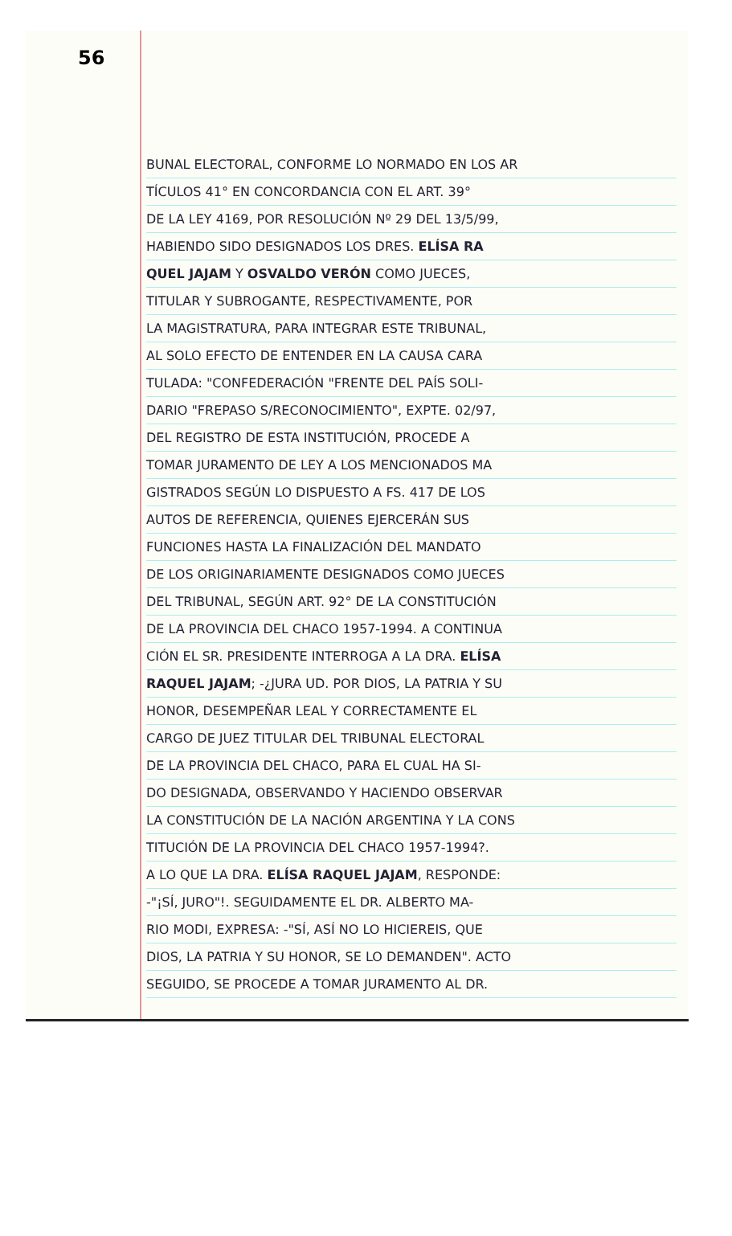56
BUNAL ELECTORAL, CONFORME LO NORMADO EN LOS AR
TÍCULOS 41° EN CONCORDANCIA CON EL ART. 39°
DE LA LEY 4169, POR RESOLUCIÓN Nº 29 DEL 13/5/99,
HABIENDO SIDO DESIGNADOS LOS DRES. ELÍSA RA
QUEL JAJAM Y OSVALDO VERÓN COMO JUECES,
TITULAR Y SUBROGANTE, RESPECTIVAMENTE, POR
LA MAGISTRATURA, PARA INTEGRAR ESTE TRIBUNAL,
AL SOLO EFECTO DE ENTENDER EN LA CAUSA CARA
TULADA: "CONFEDERACIÓN "FRENTE DEL PAÍS SOLI-
DARIO "FREPASO S/RECONOCIMIENTO", EXPTE. 02/97,
DEL REGISTRO DE ESTA INSTITUCIÓN, PROCEDE A
TOMAR JURAMENTO DE LEY A LOS MENCIONADOS MA
GISTRADOS SEGÚN LO DISPUESTO A FS. 417 DE LOS
AUTOS DE REFERENCIA, QUIENES EJERCERÁN SUS
FUNCIONES HASTA LA FINALIZACIÓN DEL MANDATO
DE LOS ORIGINARIAMENTE DESIGNADOS COMO JUECES
DEL TRIBUNAL, SEGÚN ART. 92° DE LA CONSTITUCIÓN
DE LA PROVINCIA DEL CHACO 1957-1994. A CONTINUA
CIÓN EL SR. PRESIDENTE INTERROGA A LA DRA. ELÍSA
RAQUEL JAJAM; -¿JURA UD. POR DIOS, LA PATRIA Y SU
HONOR, DESEMPEÑAR LEAL Y CORRECTAMENTE EL
CARGO DE JUEZ TITULAR DEL TRIBUNAL ELECTORAL
DE LA PROVINCIA DEL CHACO, PARA EL CUAL HA SI-
DO DESIGNADA, OBSERVANDO Y HACIENDO OBSERVAR
LA CONSTITUCIÓN DE LA NACIÓN ARGENTINA Y LA CONS
TITUCIÓN DE LA PROVINCIA DEL CHACO 1957-1994?.
A LO QUE LA DRA. ELÍSA RAQUEL JAJAM, RESPONDE:
-"¡SÍ, JURO"!. SEGUIDAMENTE EL DR. ALBERTO MA-
RIO MODI, EXPRESA: -"SÍ, ASÍ NO LO HICIEREIS, QUE
DIOS, LA PATRIA Y SU HONOR, SE LO DEMANDEN". ACTO
SEGUIDO, SE PROCEDE A TOMAR JURAMENTO AL DR.